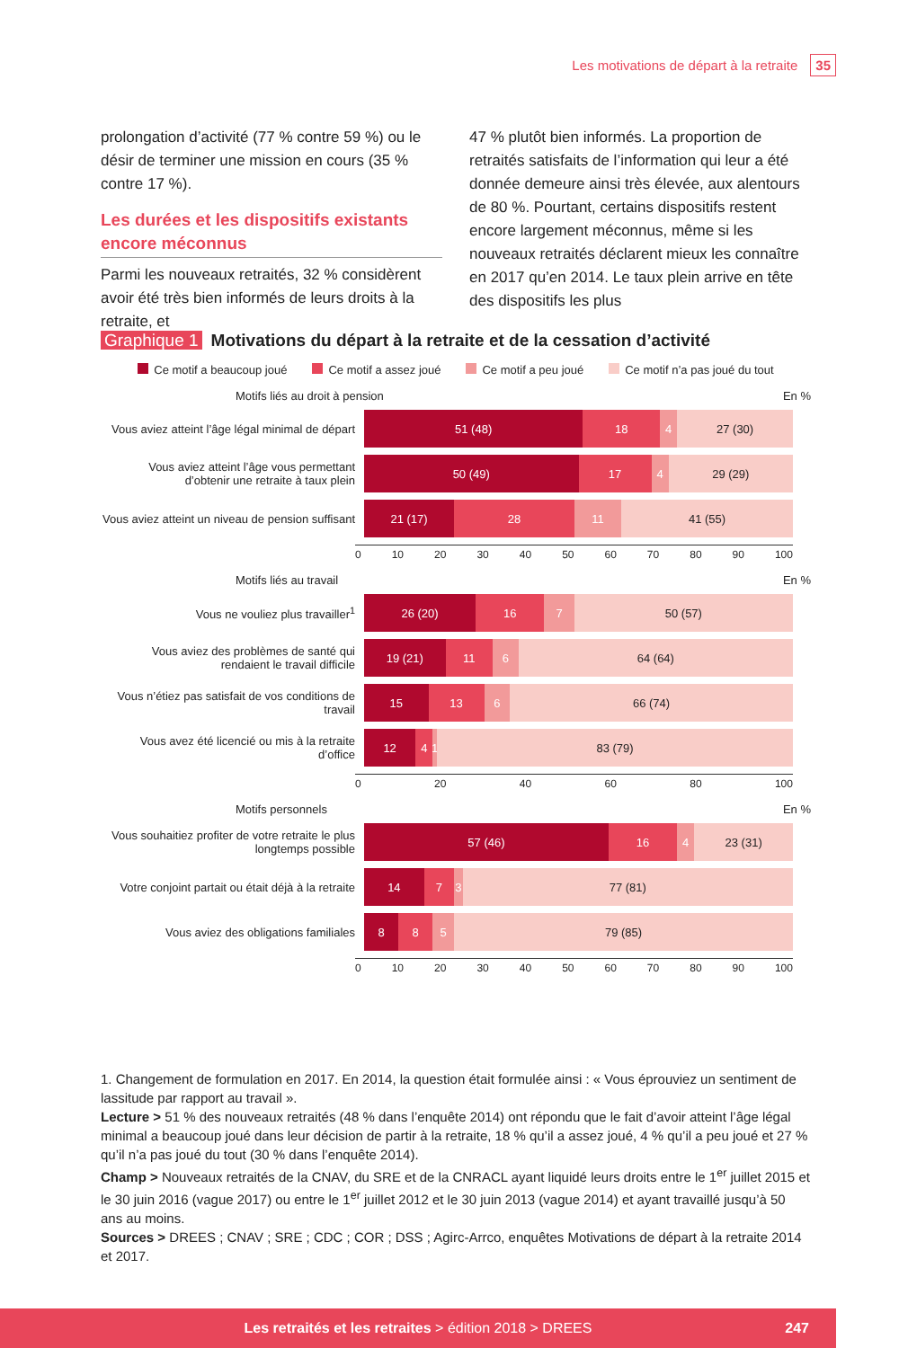Les motivations de départ à la retraite 35
prolongation d’activité (77 % contre 59 %) ou le désir de terminer une mission en cours (35 % contre 17 %).
Les durées et les dispositifs existants encore méconnus
Parmi les nouveaux retraités, 32 % considèrent avoir été très bien informés de leurs droits à la retraite, et
47 % plutôt bien informés. La proportion de retraités satisfaits de l’information qui leur a été donnée demeure ainsi très élevée, aux alentours de 80 %. Pourtant, certains dispositifs restent encore largement méconnus, même si les nouveaux retraités déclarent mieux les connaître en 2017 qu’en 2014. Le taux plein arrive en tête des dispositifs les plus
Graphique 1 Motivations du départ à la retraite et de la cessation d’activité
Ce motif a beaucoup joué Ce motif a assez joué Ce motif a peu joué Ce motif n’a pas joué du tout
Motifs liés au droit à pension En %
Vous aviez atteint l’âge légal minimal de départ
51 (48) 18 4 27 (30)
Vous aviez atteint l’âge vous permettant d’obtenir une retraite à taux plein
50 (49) 17 4 29 (29)
Vous aviez atteint un niveau de pension suffisant
21 (17) 28 11 41 (55)
0 10 20 30 40 50 60 70 80 90 100
Motifs liés au travail En %
Vous ne vouliez plus travailler<sup>1</sup>
26 (20) 16 7 50 (57)
Vous aviez des problèmes de santé qui rendaient le travail difficile
19 (21) 11 6 64 (64)
Vous n’étiez pas satisfait de vos conditions de travail
15 13 6 66 (74)
Vous avez été licencié ou mis à la retraite d’office
12 4 1 83 (79)
0 20 40 60 80 100
Motifs personnels En %
Vous souhaitiez profiter de votre retraite le plus longtemps possible
57 (46) 16 4 23 (31)
Votre conjoint partait ou était déjà à la retraite
14 7 3 77 (81)
Vous aviez des obligations familiales
8 8 5 79 (85)
0 10 20 30 40 50 60 70 80 90 100
1. Changement de formulation en 2017. En 2014, la question était formulée ainsi : « Vous éprouviez un sentiment de lassitude par rapport au travail ».
Lecture > 51 % des nouveaux retraités (48 % dans l’enquête 2014) ont répondu que le fait d’avoir atteint l’âge légal minimal a beaucoup joué dans leur décision de partir à la retraite, 18 % qu’il a assez joué, 4 % qu’il a peu joué et 27 % qu’il n’a pas joué du tout (30 % dans l’enquête 2014).
Champ > Nouveaux retraités de la CNAV, du SRE et de la CNRACL ayant liquidé leurs droits entre le 1<sup>er</sup> juillet 2015 et le 30 juin 2016 (vague 2017) ou entre le 1<sup>er</sup> juillet 2012 et le 30 juin 2013 (vague 2014) et ayant travaillé jusqu’à 50 ans au moins.
Sources > DREES ; CNAV ; SRE ; CDC ; COR ; DSS ; Agirc-Arrco, enquêtes Motivations de départ à la retraite 2014 et 2017.
Les retraités et les retraites > édition 2018 > DREES 247